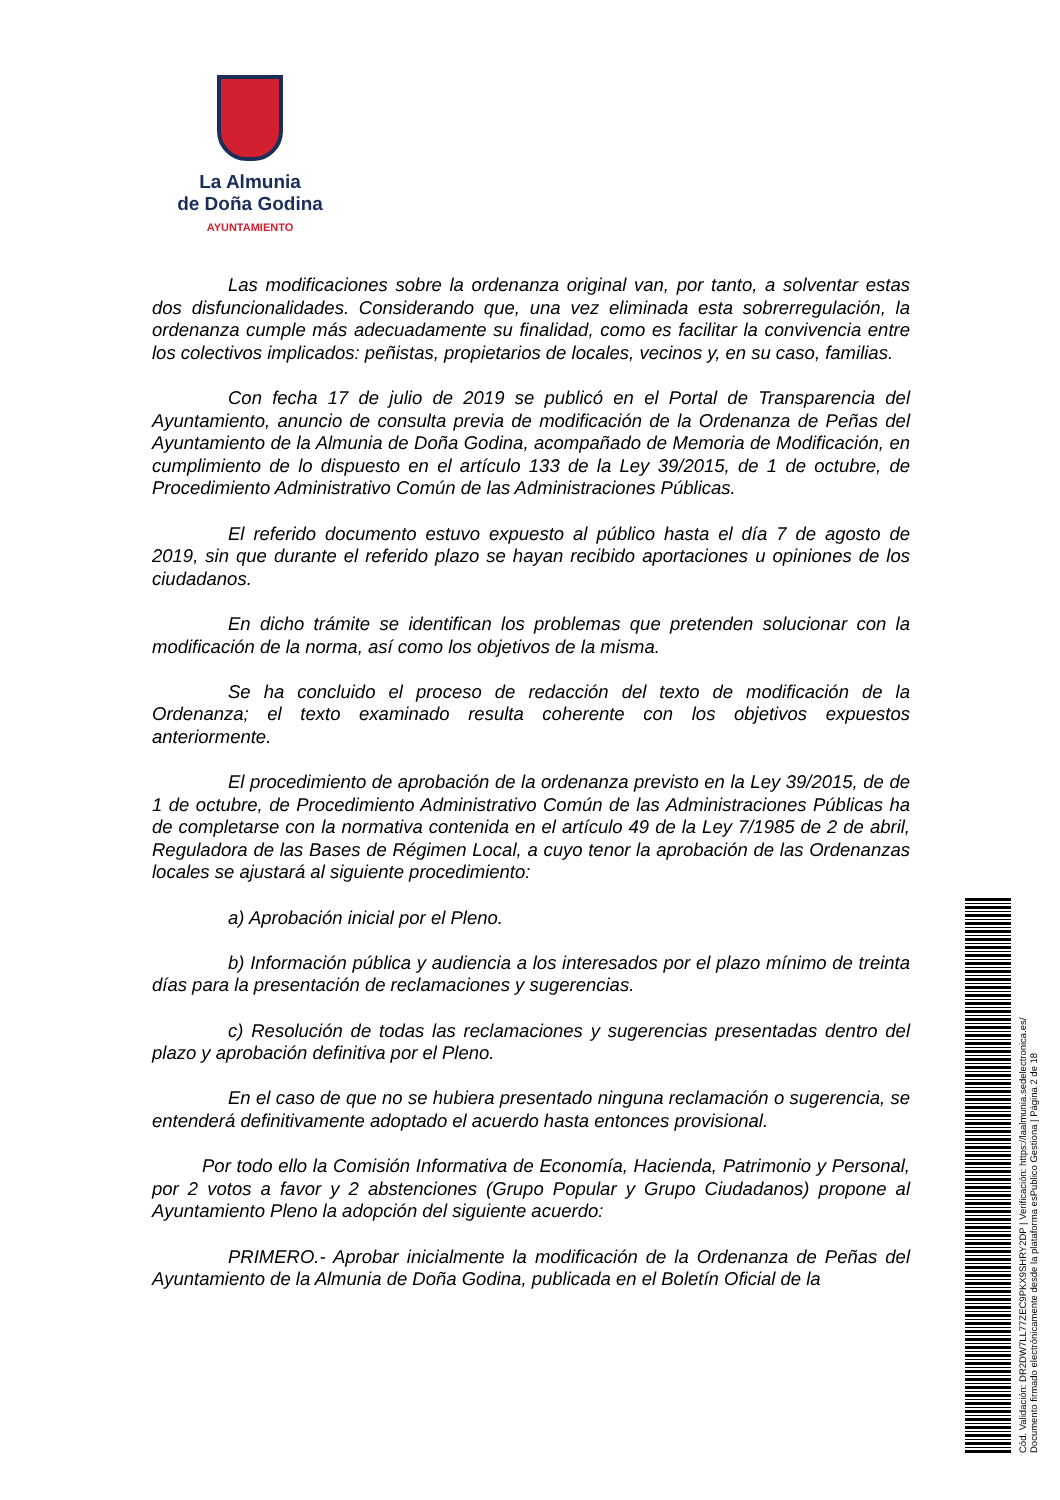La Almunia
de Doña Godina
AYUNTAMIENTO
Las modificaciones sobre la ordenanza original van, por tanto, a solventar estas dos disfuncionalidades. Considerando que, una vez eliminada esta sobrerregulación, la ordenanza cumple más adecuadamente su finalidad, como es facilitar la convivencia entre los colectivos implicados: peñistas, propietarios de locales, vecinos y, en su caso, familias.
Con fecha 17 de julio de 2019 se publicó en el Portal de Transparencia del Ayuntamiento, anuncio de consulta previa de modificación de la Ordenanza de Peñas del Ayuntamiento de la Almunia de Doña Godina, acompañado de Memoria de Modificación, en cumplimiento de lo dispuesto en el artículo 133 de la Ley 39/2015, de 1 de octubre, de Procedimiento Administrativo Común de las Administraciones Públicas.
El referido documento estuvo expuesto al público hasta el día 7 de agosto de 2019, sin que durante el referido plazo se hayan recibido aportaciones u opiniones de los ciudadanos.
En dicho trámite se identifican los problemas que pretenden solucionar con la modificación de la norma, así como los objetivos de la misma.
Se ha concluido el proceso de redacción del texto de modificación de la Ordenanza; el texto examinado resulta coherente con los objetivos expuestos anteriormente.
El procedimiento de aprobación de la ordenanza previsto en la Ley 39/2015, de de 1 de octubre, de Procedimiento Administrativo Común de las Administraciones Públicas ha de completarse con la normativa contenida en el artículo 49 de la Ley 7/1985 de 2 de abril, Reguladora de las Bases de Régimen Local, a cuyo tenor la aprobación de las Ordenanzas locales se ajustará al siguiente procedimiento:
a) Aprobación inicial por el Pleno.
b) Información pública y audiencia a los interesados por el plazo mínimo de treinta días para la presentación de reclamaciones y sugerencias.
c) Resolución de todas las reclamaciones y sugerencias presentadas dentro del plazo y aprobación definitiva por el Pleno.
En el caso de que no se hubiera presentado ninguna reclamación o sugerencia, se entenderá definitivamente adoptado el acuerdo hasta entonces provisional.
Por todo ello la Comisión Informativa de Economía, Hacienda, Patrimonio y Personal, por 2 votos a favor y 2 abstenciones (Grupo Popular y Grupo Ciudadanos) propone al Ayuntamiento Pleno la adopción del siguiente acuerdo:
PRIMERO.- Aprobar inicialmente la modificación de la Ordenanza de Peñas del Ayuntamiento de la Almunia de Doña Godina, publicada en el Boletín Oficial de la
Cód. Validación: DR2DW7LL77ZEC9PKX9SHRY2DP | Verificación: https://laalmunia.sedelectronica.es/
Documento firmado electrónicamente desde la plataforma esPublico Gestiona | Página 2 de 18